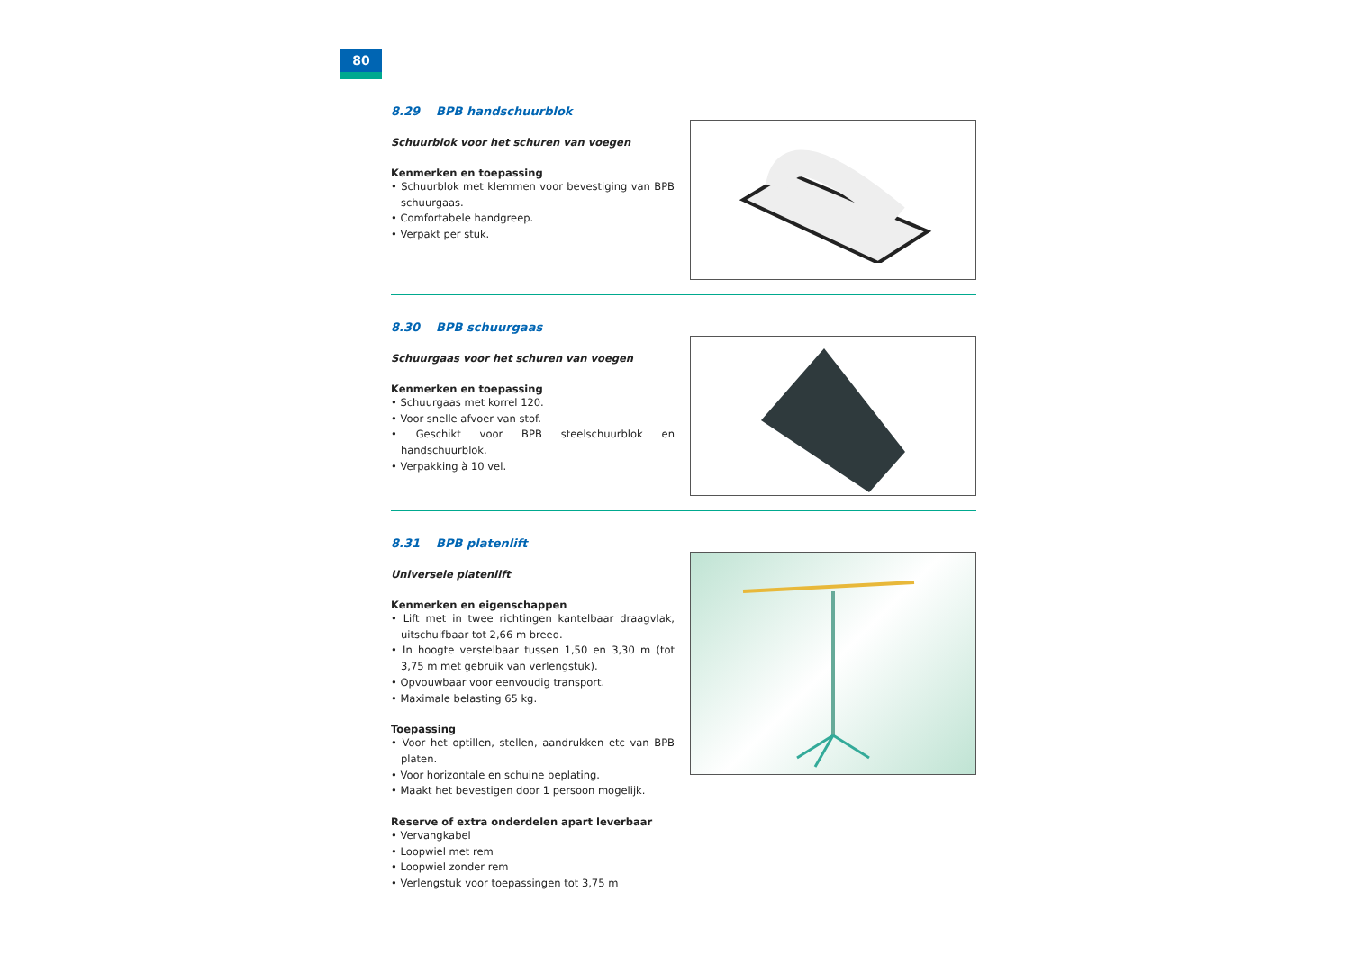80
8.29 BPB handschuurblok
Schuurblok voor het schuren van voegen
Kenmerken en toepassing
• Schuurblok met klemmen voor bevestiging van BPB schuurgaas.
• Comfortabele handgreep.
• Verpakt per stuk.
8.30 BPB schuurgaas
Schuurgaas voor het schuren van voegen
Kenmerken en toepassing
• Schuurgaas met korrel 120.
• Voor snelle afvoer van stof.
• Geschikt voor BPB steelschuurblok en handschuurblok.
• Verpakking à 10 vel.
8.31 BPB platenlift
Universele platenlift
Kenmerken en eigenschappen
• Lift met in twee richtingen kantelbaar draagvlak, uit­schuifbaar tot 2,66 m breed.
• In hoogte verstelbaar tussen 1,50 en 3,30 m (tot 3,75 m met gebruik van verlengstuk).
• Opvouwbaar voor eenvoudig transport.
• Maximale belasting 65 kg.
Toepassing
• Voor het optillen, stellen, aandrukken etc van BPB platen.
• Voor horizontale en schuine beplating.
• Maakt het bevestigen door 1 persoon mogelijk.
Reserve of extra onderdelen apart leverbaar
• Vervangkabel
• Loopwiel met rem
• Loopwiel zonder rem
• Verlengstuk voor toepassingen tot 3,75 m